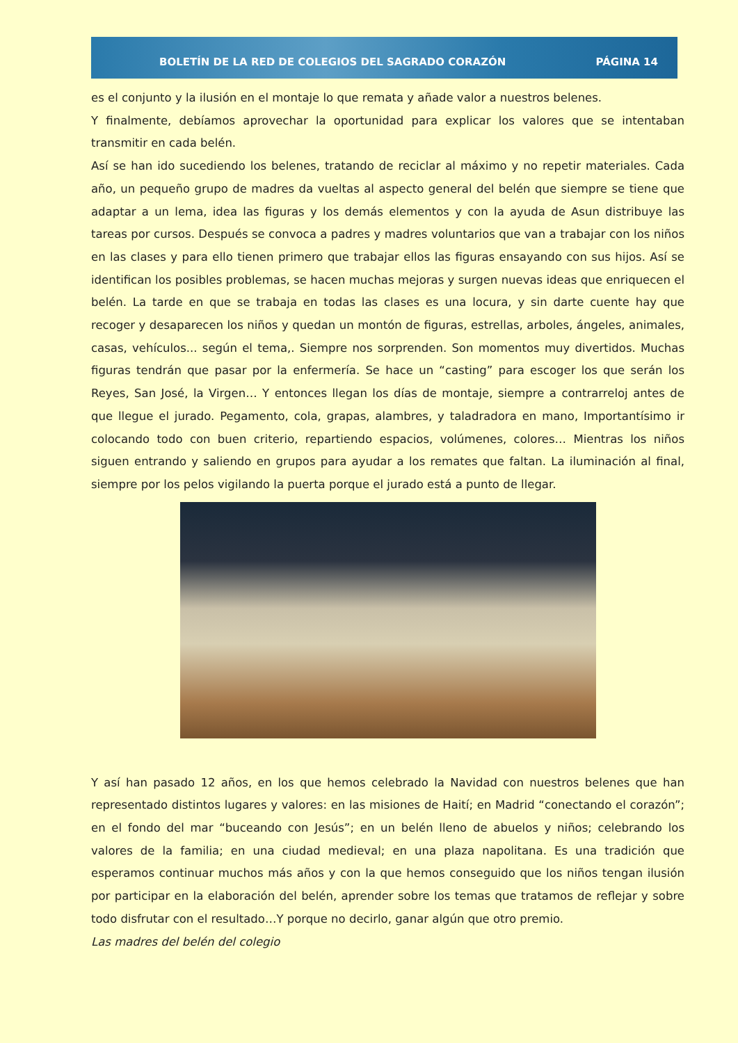BOLETÍN DE LA RED DE COLEGIOS DEL SAGRADO CORAZÓN PÁGINA 14
es el conjunto y la ilusión en el montaje lo que remata y añade valor a nuestros belenes.
Y finalmente, debíamos aprovechar la oportunidad para explicar los valores que se intentaban transmitir en cada belén.
Así se han ido sucediendo los belenes, tratando de reciclar al máximo y no repetir materiales. Cada año, un pequeño grupo de madres da vueltas al aspecto general del belén que siempre se tiene que adaptar a un lema, idea las figuras y los demás elementos y con la ayuda de Asun distribuye las tareas por cursos. Después se convoca a padres y madres voluntarios que van a trabajar con los niños en las clases y para ello tienen primero que trabajar ellos las figuras ensayando con sus hijos. Así se identifican los posibles problemas, se hacen muchas mejoras y surgen nuevas ideas que enriquecen el belén. La tarde en que se trabaja en todas las clases es una locura, y sin darte cuente hay que recoger y desaparecen los niños y quedan un montón de figuras, estrellas, arboles, ángeles, animales, casas, vehículos... según el tema,. Siempre nos sorprenden. Son momentos muy divertidos. Muchas figuras tendrán que pasar por la enfermería. Se hace un “casting” para escoger los que serán los Reyes, San José, la Virgen… Y entonces llegan los días de montaje, siempre a contrarreloj antes de que llegue el jurado. Pegamento, cola, grapas, alambres, y taladradora en mano, Importantísimo ir colocando todo con buen criterio, repartiendo espacios, volúmenes, colores… Mientras los niños siguen entrando y saliendo en grupos para ayudar a los remates que faltan. La iluminación al final, siempre por los pelos vigilando la puerta porque el jurado está a punto de llegar.
Y así han pasado 12 años, en los que hemos celebrado la Navidad con nuestros belenes que han representado distintos lugares y valores: en las misiones de Haití; en Madrid “conectando el corazón”; en el fondo del mar “buceando con Jesús”; en un belén lleno de abuelos y niños; celebrando los valores de la familia; en una ciudad medieval; en una plaza napolitana. Es una tradición que esperamos continuar muchos más años y con la que hemos conseguido que los niños tengan ilusión por participar en la elaboración del belén, aprender sobre los temas que tratamos de reflejar y sobre todo disfrutar con el resultado…Y porque no decirlo, ganar algún que otro premio.
Las madres del belén del colegio